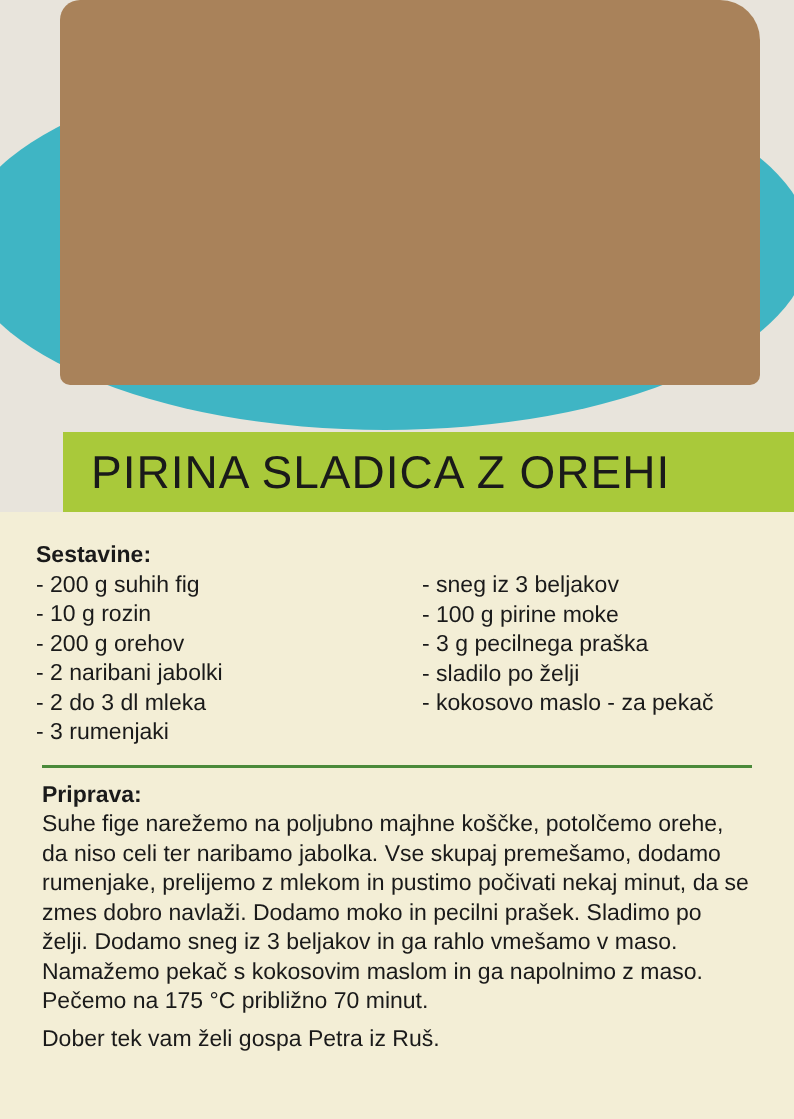PIRINA SLADICA Z OREHI
Sestavine:
- 200 g suhih fig
- 10 g rozin
- 200 g orehov
- 2 naribani jabolki
- 2 do 3 dl mleka
- 3 rumenjaki
- sneg iz 3 beljakov
- 100 g pirine moke
- 3 g pecilnega praška
- sladilo po želji
- kokosovo maslo - za pekač
Priprava:
Suhe fige narežemo na poljubno majhne koščke, potolčemo orehe, da niso celi ter naribamo jabolka. Vse skupaj premešamo, dodamo rumenjake, prelijemo z mlekom in pustimo počivati nekaj minut, da se zmes dobro navlaži. Dodamo moko in pecilni prašek. Sladimo po želji. Dodamo sneg iz 3 beljakov in ga rahlo vmešamo v maso. Namažemo pekač s kokosovim maslom in ga napolnimo z maso. Pečemo na 175 °C približno 70 minut.
Dober tek vam želi gospa Petra iz Ruš.